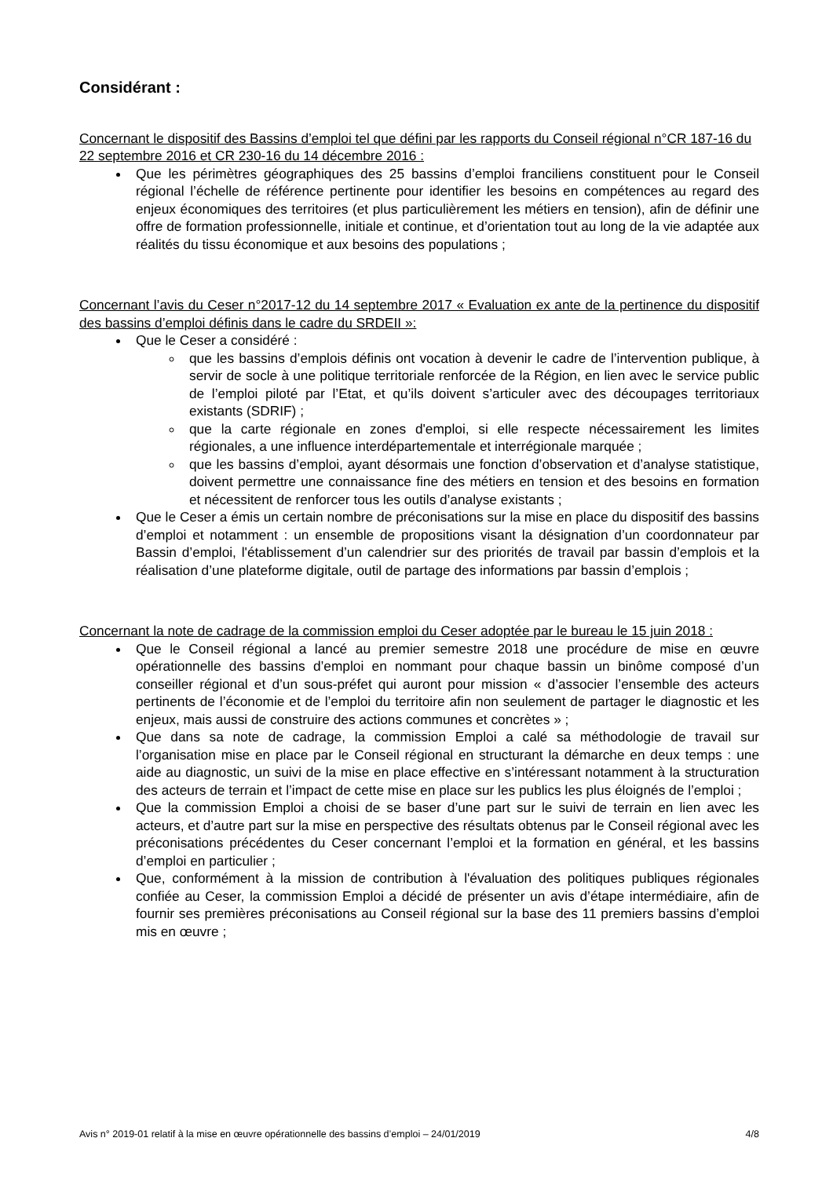Considérant :
Concernant le dispositif des Bassins d’emploi tel que défini par les rapports du Conseil régional n°CR 187-16 du 22 septembre 2016 et CR 230-16 du 14 décembre 2016 :
Que les périmètres géographiques des 25 bassins d’emploi franciliens constituent pour le Conseil régional l’échelle de référence pertinente pour identifier les besoins en compétences au regard des enjeux économiques des territoires (et plus particulièrement les métiers en tension), afin de définir une offre de formation professionnelle, initiale et continue, et d’orientation tout au long de la vie adaptée aux réalités du tissu économique et aux besoins des populations ;
Concernant l’avis du Ceser n°2017-12 du 14 septembre 2017 « Evaluation ex ante de la pertinence du dispositif des bassins d’emploi définis dans le cadre du SRDEII »:
Que le Ceser a considéré :
que les bassins d’emplois définis ont vocation à devenir le cadre de l’intervention publique, à servir de socle à une politique territoriale renforcée de la Région, en lien avec le service public de l’emploi piloté par l’Etat, et qu’ils doivent s’articuler avec des découpages territoriaux existants (SDRIF) ;
que la carte régionale en zones d'emploi, si elle respecte nécessairement les limites régionales, a une influence interdépartementale et interrégionale marquée ;
que les bassins d’emploi, ayant désormais une fonction d’observation et d’analyse statistique, doivent permettre une connaissance fine des métiers en tension et des besoins en formation et nécessitent de renforcer tous les outils d’analyse existants ;
Que le Ceser a émis un certain nombre de préconisations sur la mise en place du dispositif des bassins d’emploi et notamment : un ensemble de propositions visant la désignation d’un coordonnateur par Bassin d’emploi, l'établissement d’un calendrier sur des priorités de travail par bassin d’emplois et la réalisation d’une plateforme digitale, outil de partage des informations par bassin d’emplois ;
Concernant la note de cadrage de la commission emploi du Ceser adoptée par le bureau le 15 juin 2018 :
Que le Conseil régional a lancé au premier semestre 2018 une procédure de mise en œuvre opérationnelle des bassins d’emploi en nommant pour chaque bassin un binôme composé d’un conseiller régional et d’un sous-préfet qui auront pour mission « d’associer l’ensemble des acteurs pertinents de l’économie et de l’emploi du territoire afin non seulement de partager le diagnostic et les enjeux, mais aussi de construire des actions communes et concrètes » ;
Que dans sa note de cadrage, la commission Emploi a calé sa méthodologie de travail sur l’organisation mise en place par le Conseil régional en structurant la démarche en deux temps : une aide au diagnostic, un suivi de la mise en place effective en s’intéressant notamment à la structuration des acteurs de terrain et l’impact de cette mise en place sur les publics les plus éloignés de l’emploi ;
Que la commission Emploi a choisi de se baser d’une part sur le suivi de terrain en lien avec les acteurs, et d’autre part sur la mise en perspective des résultats obtenus par le Conseil régional avec les préconisations précédentes du Ceser concernant l’emploi et la formation en général, et les bassins d’emploi en particulier ;
Que, conformément à la mission de contribution à l'évaluation des politiques publiques régionales confiée au Ceser, la commission Emploi a décidé de présenter un avis d’étape intermédiaire, afin de fournir ses premières préconisations au Conseil régional sur la base des 11 premiers bassins d’emploi mis en œuvre ;
Avis n° 2019-01 relatif à la mise en œuvre opérationnelle des bassins d’emploi – 24/01/2019 4/8